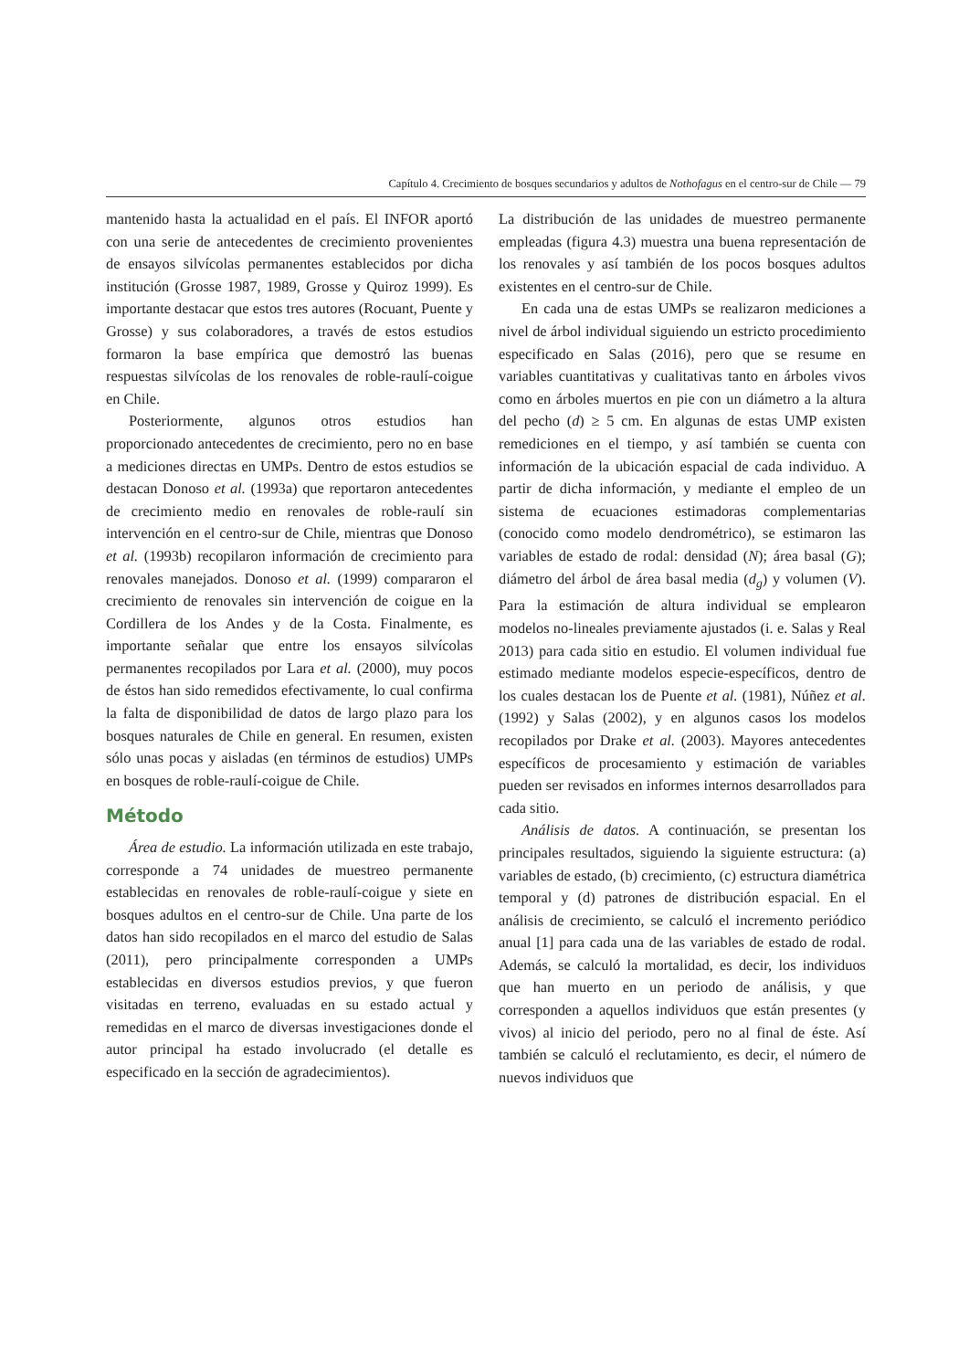Capítulo 4. Crecimiento de bosques secundarios y adultos de Nothofagus en el centro-sur de Chile — 79
mantenido hasta la actualidad en el país. El INFOR aportó con una serie de antecedentes de crecimiento provenientes de ensayos silvícolas permanentes establecidos por dicha institución (Grosse 1987, 1989, Grosse y Quiroz 1999). Es importante destacar que estos tres autores (Rocuant, Puente y Grosse) y sus colaboradores, a través de estos estudios formaron la base empírica que demostró las buenas respuestas silvícolas de los renovales de roble-raulí-coigue en Chile.
Posteriormente, algunos otros estudios han proporcionado antecedentes de crecimiento, pero no en base a mediciones directas en UMPs. Dentro de estos estudios se destacan Donoso et al. (1993a) que reportaron antecedentes de crecimiento medio en renovales de roble-raulí sin intervención en el centro-sur de Chile, mientras que Donoso et al. (1993b) recopilaron información de crecimiento para renovales manejados. Donoso et al. (1999) compararon el crecimiento de renovales sin intervención de coigue en la Cordillera de los Andes y de la Costa. Finalmente, es importante señalar que entre los ensayos silvícolas permanentes recopilados por Lara et al. (2000), muy pocos de éstos han sido remedidos efectivamente, lo cual confirma la falta de disponibilidad de datos de largo plazo para los bosques naturales de Chile en general. En resumen, existen sólo unas pocas y aisladas (en términos de estudios) UMPs en bosques de roble-raulí-coigue de Chile.
Método
Área de estudio. La información utilizada en este trabajo, corresponde a 74 unidades de muestreo permanente establecidas en renovales de roble-raulí-coigue y siete en bosques adultos en el centro-sur de Chile. Una parte de los datos han sido recopilados en el marco del estudio de Salas (2011), pero principalmente corresponden a UMPs establecidas en diversos estudios previos, y que fueron visitadas en terreno, evaluadas en su estado actual y remedidas en el marco de diversas investigaciones donde el autor principal ha estado involucrado (el detalle es especificado en la sección de agradecimientos).
La distribución de las unidades de muestreo permanente empleadas (figura 4.3) muestra una buena representación de los renovales y así también de los pocos bosques adultos existentes en el centro-sur de Chile.
En cada una de estas UMPs se realizaron mediciones a nivel de árbol individual siguiendo un estricto procedimiento especificado en Salas (2016), pero que se resume en variables cuantitativas y cualitativas tanto en árboles vivos como en árboles muertos en pie con un diámetro a la altura del pecho (d) ≥ 5 cm. En algunas de estas UMP existen remediciones en el tiempo, y así también se cuenta con información de la ubicación espacial de cada individuo. A partir de dicha información, y mediante el empleo de un sistema de ecuaciones estimadoras complementarias (conocido como modelo dendrométrico), se estimaron las variables de estado de rodal: densidad (N); área basal (G); diámetro del árbol de área basal media (d<sub>g</sub>) y volumen (V). Para la estimación de altura individual se emplearon modelos no-lineales previamente ajustados (i. e. Salas y Real 2013) para cada sitio en estudio. El volumen individual fue estimado mediante modelos especie-específicos, dentro de los cuales destacan los de Puente et al. (1981), Núñez et al. (1992) y Salas (2002), y en algunos casos los modelos recopilados por Drake et al. (2003). Mayores antecedentes específicos de procesamiento y estimación de variables pueden ser revisados en informes internos desarrollados para cada sitio.
Análisis de datos. A continuación, se presentan los principales resultados, siguiendo la siguiente estructura: (a) variables de estado, (b) crecimiento, (c) estructura diamétrica temporal y (d) patrones de distribución espacial. En el análisis de crecimiento, se calculó el incremento periódico anual [1] para cada una de las variables de estado de rodal. Además, se calculó la mortalidad, es decir, los individuos que han muerto en un periodo de análisis, y que corresponden a aquellos individuos que están presentes (y vivos) al inicio del periodo, pero no al final de éste. Así también se calculó el reclutamiento, es decir, el número de nuevos individuos que